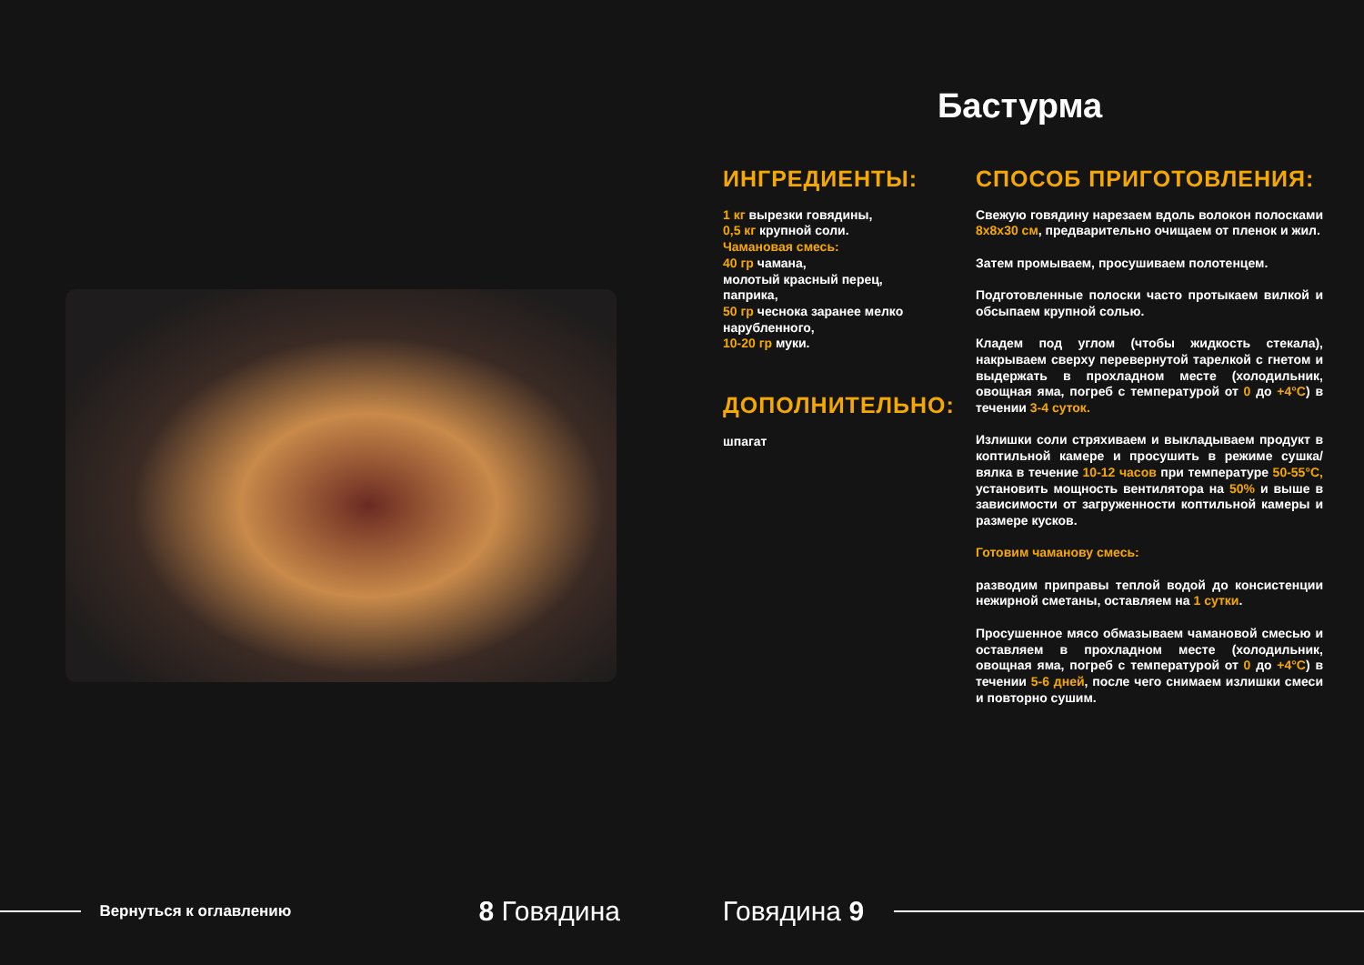Бастурма
ИНГРЕДИЕНТЫ:
1 кг вырезки говядины,
0,5 кг крупной соли.
Чамановая смесь:
40 гр чамана,
молотый красный перец,
паприка,
50 гр чеснока заранее мелко нарубленного,
10-20 гр муки.
ДОПОЛНИТЕЛЬНО:
шпагат
СПОСОБ ПРИГОТОВЛЕНИЯ:
Свежую говядину нарезаем вдоль волокон полосками 8х8х30 см, предварительно очищаем от пленок и жил.
Затем промываем, просушиваем полотенцем.
Подготовленные полоски часто протыкаем вилкой и обсыпаем крупной солью.
Кладем под углом (чтобы жидкость стекала), накрываем сверху перевернутой тарелкой с гнетом и выдержать в прохладном месте (холодильник, овощная яма, погреб с температурой от 0 до +4°С) в течении 3-4 суток.
Излишки соли стряхиваем и выкладываем продукт в коптильной камере и просушить в режиме сушка/вялка в течение 10-12 часов при температуре 50-55°С, установить мощность вентилятора на 50% и выше в зависимости от загруженности коптильной камеры и размере кусков.
Готовим чаманову смесь:
разводим приправы теплой водой до консистенции нежирной сметаны, оставляем на 1 сутки.
Просушенное мясо обмазываем чамановой смесью и оставляем в прохладном месте (холодильник, овощная яма, погреб с температурой от 0 до +4°С) в течении 5-6 дней, после чего снимаем излишки смеси и повторно сушим.
Вернуться к оглавлению
8 Говядина Говядина 9